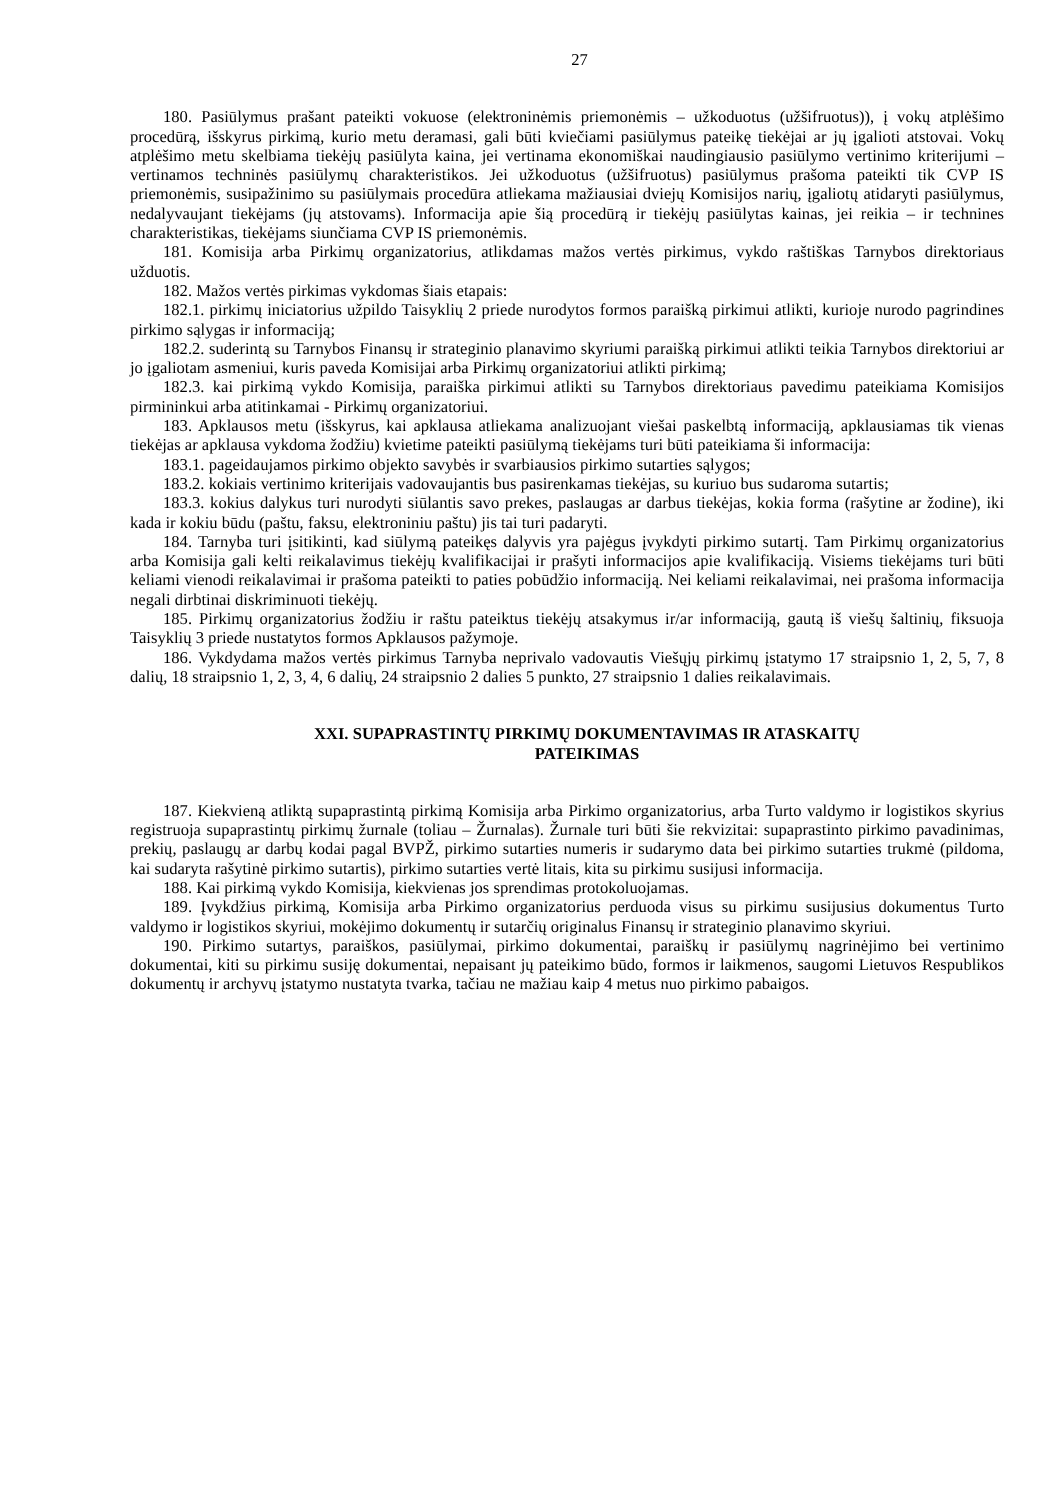27
180. Pasiūlymus prašant pateikti vokuose (elektroninėmis priemonėmis – užkoduotus (užšifruotus)), į vokų atplėšimo procedūrą, išskyrus pirkimą, kurio metu deramasi, gali būti kviečiami pasiūlymus pateikę tiekėjai ar jų įgalioti atstovai. Vokų atplėšimo metu skelbiama tiekėjų pasiūlyta kaina, jei vertinama ekonomiškai naudingiausio pasiūlymo vertinimo kriterijumi – vertinamos techninės pasiūlymų charakteristikos. Jei užkoduotus (užšifruotus) pasiūlymus prašoma pateikti tik CVP IS priemonėmis, susipažinimo su pasiūlymais procedūra atliekama mažiausiai dviejų Komisijos narių, įgaliotų atidaryti pasiūlymus, nedalyvaujant tiekėjams (jų atstovams). Informacija apie šią procedūrą ir tiekėjų pasiūlytas kainas, jei reikia – ir technines charakteristikas, tiekėjams siunčiama CVP IS priemonėmis.
181. Komisija arba Pirkimų organizatorius, atlikdamas mažos vertės pirkimus, vykdo raštiškas Tarnybos direktoriaus užduotis.
182. Mažos vertės pirkimas vykdomas šiais etapais:
182.1. pirkimų iniciatorius užpildo Taisyklių 2 priede nurodytos formos paraišką pirkimui atlikti, kurioje nurodo pagrindines pirkimo sąlygas ir informaciją;
182.2. suderintą su Tarnybos Finansų ir strateginio planavimo skyriumi paraišką pirkimui atlikti teikia Tarnybos direktoriui ar jo įgaliotam asmeniui, kuris paveda Komisijai arba Pirkimų organizatoriui atlikti pirkimą;
182.3. kai pirkimą vykdo Komisija, paraiška pirkimui atlikti su Tarnybos direktoriaus pavedimu pateikiama Komisijos pirmininkui arba atitinkamai - Pirkimų organizatoriui.
183. Apklausos metu (išskyrus, kai apklausa atliekama analizuojant viešai paskelbtą informaciją, apklausiamas tik vienas tiekėjas ar apklausa vykdoma žodžiu) kvietime pateikti pasiūlymą tiekėjams turi būti pateikiama ši informacija:
183.1. pageidaujamos pirkimo objekto savybės ir svarbiausios pirkimo sutarties sąlygos;
183.2. kokiais vertinimo kriterijais vadovaujantis bus pasirenkamas tiekėjas, su kuriuo bus sudaroma sutartis;
183.3. kokius dalykus turi nurodyti siūlantis savo prekes, paslaugas ar darbus tiekėjas, kokia forma (rašytine ar žodine), iki kada ir kokiu būdu (paštu, faksu, elektroniniu paštu) jis tai turi padaryti.
184. Tarnyba turi įsitikinti, kad siūlymą pateikęs dalyvis yra pajėgus įvykdyti pirkimo sutartį. Tam Pirkimų organizatorius arba Komisija gali kelti reikalavimus tiekėjų kvalifikacijai ir prašyti informacijos apie kvalifikaciją. Visiems tiekėjams turi būti keliami vienodi reikalavimai ir prašoma pateikti to paties pobūdžio informaciją. Nei keliami reikalavimai, nei prašoma informacija negali dirbtinai diskriminuoti tiekėjų.
185. Pirkimų organizatorius žodžiu ir raštu pateiktus tiekėjų atsakymus ir/ar informaciją, gautą iš viešų šaltinių, fiksuoja Taisyklių 3 priede nustatytos formos Apklausos pažymoje.
186. Vykdydama mažos vertės pirkimus Tarnyba neprivalo vadovautis Viešųjų pirkimų įstatymo 17 straipsnio 1, 2, 5, 7, 8 dalių, 18 straipsnio 1, 2, 3, 4, 6 dalių, 24 straipsnio 2 dalies 5 punkto, 27 straipsnio 1 dalies reikalavimais.
XXI. SUPAPRASTINTŲ PIRKIMŲ DOKUMENTAVIMAS IR ATASKAITŲ
PATEIKIMAS
187. Kiekvieną atliktą supaprastintą pirkimą Komisija arba Pirkimo organizatorius, arba Turto valdymo ir logistikos skyrius registruoja supaprastintų pirkimų žurnale (toliau – Žurnalas). Žurnale turi būti šie rekvizitai: supaprastinto pirkimo pavadinimas, prekių, paslaugų ar darbų kodai pagal BVPŽ, pirkimo sutarties numeris ir sudarymo data bei pirkimo sutarties trukmė (pildoma, kai sudaryta rašytinė pirkimo sutartis), pirkimo sutarties vertė litais, kita su pirkimu susijusi informacija.
188. Kai pirkimą vykdo Komisija, kiekvienas jos sprendimas protokoluojamas.
189. Įvykdžius pirkimą, Komisija arba Pirkimo organizatorius perduoda visus su pirkimu susijusius dokumentus Turto valdymo ir logistikos skyriui, mokėjimo dokumentų ir sutarčių originalus Finansų ir strateginio planavimo skyriui.
190. Pirkimo sutartys, paraiškos, pasiūlymai, pirkimo dokumentai, paraiškų ir pasiūlymų nagrinėjimo bei vertinimo dokumentai, kiti su pirkimu susiję dokumentai, nepaisant jų pateikimo būdo, formos ir laikmenos, saugomi Lietuvos Respublikos dokumentų ir archyvų įstatymo nustatyta tvarka, tačiau ne mažiau kaip 4 metus nuo pirkimo pabaigos.